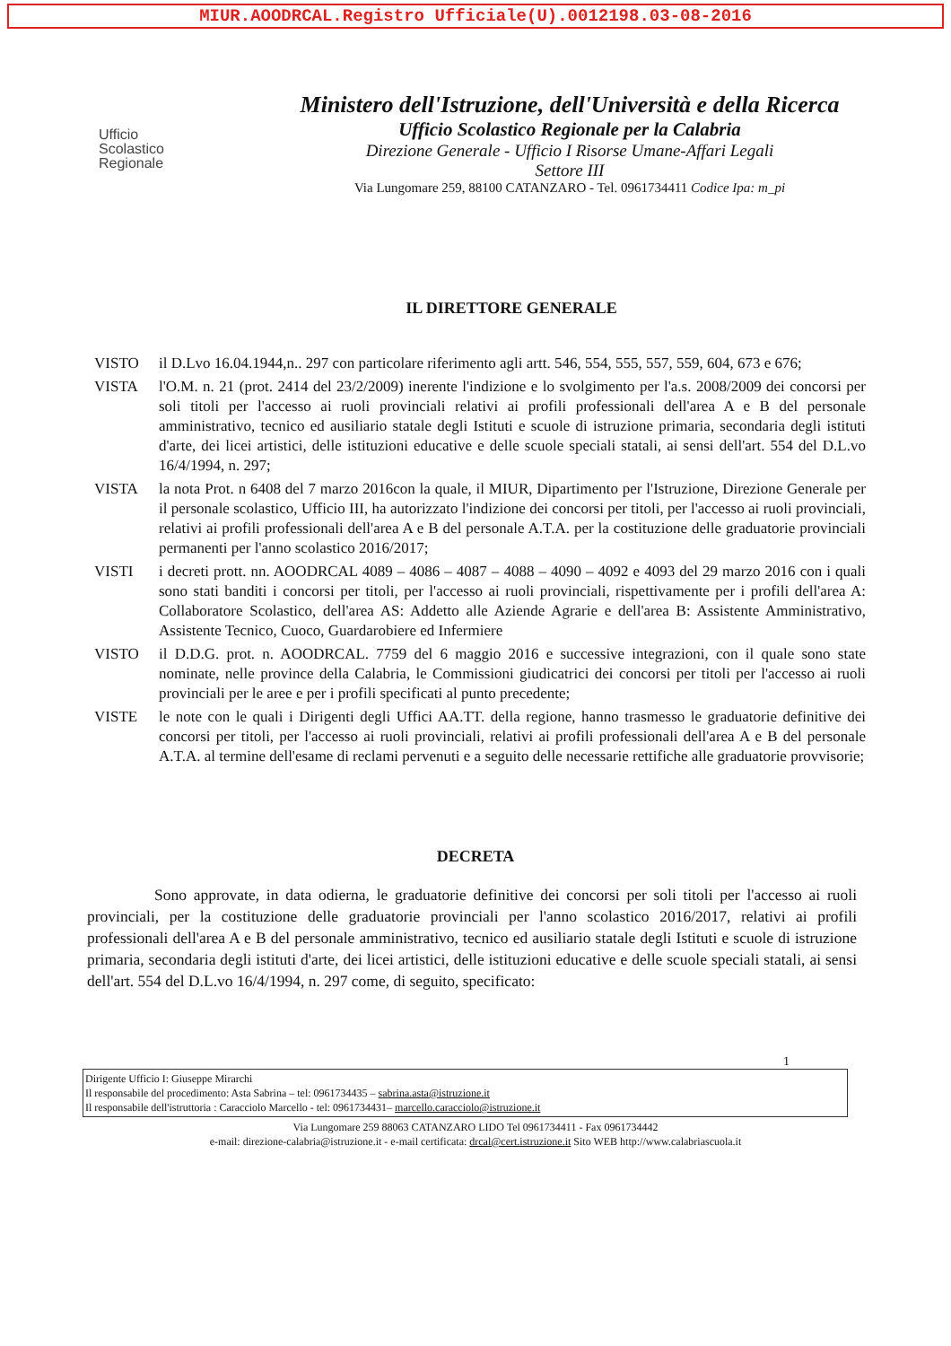MIUR.AOODRCAL.Registro Ufficiale(U).0012198.03-08-2016
Ufficio
Scolastico
Regionale
Ministero dell'Istruzione, dell'Università e della Ricerca
Ufficio Scolastico Regionale per la Calabria
Direzione Generale - Ufficio I Risorse Umane-Affari Legali
Settore III
Via Lungomare 259, 88100 CATANZARO - Tel. 0961734411 Codice Ipa: m_pi
IL DIRETTORE GENERALE
VISTO il D.Lvo 16.04.1944,n.. 297 con particolare riferimento agli artt. 546, 554, 555, 557, 559, 604, 673 e 676;
VISTA l'O.M. n. 21 (prot. 2414 del 23/2/2009) inerente l'indizione e lo svolgimento per l'a.s. 2008/2009 dei concorsi per soli titoli per l'accesso ai ruoli provinciali relativi ai profili professionali dell'area A e B del personale amministrativo, tecnico ed ausiliario statale degli Istituti e scuole di istruzione primaria, secondaria degli istituti d'arte, dei licei artistici, delle istituzioni educative e delle scuole speciali statali, ai sensi dell'art. 554 del D.L.vo 16/4/1994, n. 297;
VISTA la nota Prot. n 6408 del 7 marzo 2016con la quale, il MIUR, Dipartimento per l'Istruzione, Direzione Generale per il personale scolastico, Ufficio III, ha autorizzato l'indizione dei concorsi per titoli, per l'accesso ai ruoli provinciali, relativi ai profili professionali dell'area A e B del personale A.T.A. per la costituzione delle graduatorie provinciali permanenti per l'anno scolastico 2016/2017;
VISTI i decreti prott. nn. AOODRCAL 4089 – 4086 – 4087 – 4088 – 4090 – 4092 e 4093 del 29 marzo 2016 con i quali sono stati banditi i concorsi per titoli, per l'accesso ai ruoli provinciali, rispettivamente per i profili dell'area A: Collaboratore Scolastico, dell'area AS: Addetto alle Aziende Agrarie e dell'area B: Assistente Amministrativo, Assistente Tecnico, Cuoco, Guardarobiere ed Infermiere
VISTO il D.D.G. prot. n. AOODRCAL. 7759 del 6 maggio 2016 e successive integrazioni, con il quale sono state nominate, nelle province della Calabria, le Commissioni giudicatrici dei concorsi per titoli per l'accesso ai ruoli provinciali per le aree e per i profili specificati al punto precedente;
VISTE le note con le quali i Dirigenti degli Uffici AA.TT. della regione, hanno trasmesso le graduatorie definitive dei concorsi per titoli, per l'accesso ai ruoli provinciali, relativi ai profili professionali dell'area A e B del personale A.T.A. al termine dell'esame di reclami pervenuti e a seguito delle necessarie rettifiche alle graduatorie provvisorie;
DECRETA
Sono approvate, in data odierna, le graduatorie definitive dei concorsi per soli titoli per l'accesso ai ruoli provinciali, per la costituzione delle graduatorie provinciali per l'anno scolastico 2016/2017, relativi ai profili professionali dell'area A e B del personale amministrativo, tecnico ed ausiliario statale degli Istituti e scuole di istruzione primaria, secondaria degli istituti d'arte, dei licei artistici, delle istituzioni educative e delle scuole speciali statali, ai sensi dell'art. 554 del D.L.vo 16/4/1994, n. 297 come, di seguito, specificato:
1
Dirigente Ufficio I: Giuseppe Mirarchi
Il responsabile del procedimento: Asta Sabrina – tel: 0961734435 – sabrina.asta@istruzione.it
Il responsabile dell'istruttoria : Caracciolo Marcello - tel: 0961734431– marcello.caracciolo@istruzione.it
Via Lungomare 259 88063 CATANZARO LIDO Tel 0961734411 - Fax 0961734442
e-mail: direzione-calabria@istruzione.it - e-mail certificata: drcal@cert.istruzione.it Sito WEB http://www.calabriascuola.it